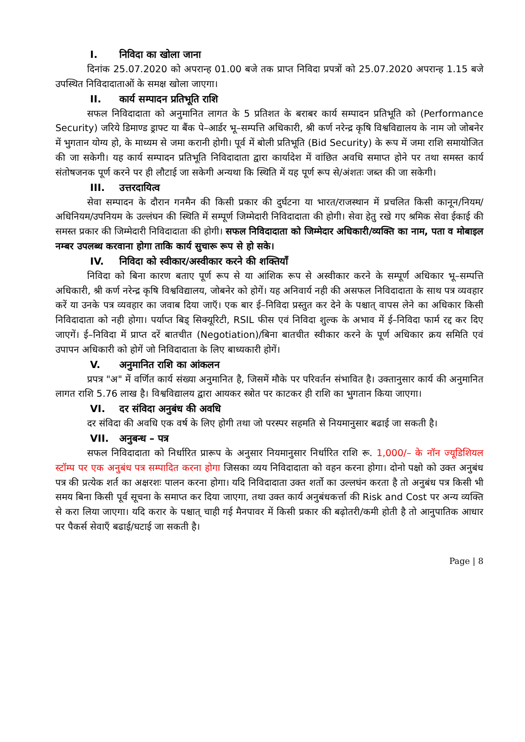I. निविदा का खोला जाना
दिनांक 25.07.2020 को अपरान्ह 01.00 बजे तक प्राप्त निविदा प्रपत्रों को 25.07.2020 अपरान्ह 1.15 बजे उपस्थित निविदादाताओं के समक्ष खोला जाएगा।
II. कार्य सम्पादन प्रतिभूति राशि
सफल निविदादाता को अनुमानित लागत के 5 प्रतिशत के बराबर कार्य सम्पादन प्रतिभूति को (Performance Security) जरिये डिमाण्ड ड्राफ्ट या बैंक पे–आर्डर भू–सम्पत्ति अधिकारी, श्री कर्ण नरेन्द्र कृषि विश्वविद्यालय के नाम जो जोबनेर में भुगतान योग्य हो, के माध्यम से जमा करानी होगी। पूर्व में बोली प्रतिभूति (Bid Security) के रूप में जमा राशि समायोजित की जा सकेगी। यह कार्य सम्पादन प्रतिभूति निविदादाता द्वारा कार्यादेश में वांछित अवधि समाप्त होने पर तथा समस्त कार्य संतोषजनक पूर्ण करने पर ही लौटाई जा सकेगी अन्यथा कि स्थिति में यह पूर्ण रूप से/अंशतः जब्त की जा सकेगी।
III. उत्तरदायित्व
सेवा सम्पादन के दौरान गनमैन की किसी प्रकार की दुर्घटना या भारत/राजस्थान में प्रचलित किसी कानून/नियम/अधिनियम/उपनियम के उल्लंघन की स्थिति में सम्पूर्ण जिम्मेदारी निविदादाता की होगी। सेवा हेतु रखे गए श्रमिक सेवा ईकाई की समस्त प्रकार की जिम्मेदारी निविदादाता की होगी। सफल निविदादाता को जिम्मेदार अधिकारी/व्यक्ति का नाम, पता व मोबाइल नम्बर उपलब्ध करवाना होगा ताकि कार्य सुचारू रूप से हो सके।
IV. निविदा को स्वीकार/अस्वीकार करने की शक्तियाँ
निविदा को बिना कारण बताए पूर्ण रूप से या आंशिक रूप से अस्वीकार करने के सम्पूर्ण अधिकार भू–सम्पत्ति अधिकारी, श्री कर्ण नरेन्द्र कृषि विश्वविद्यालय, जोबनेर को होगें। यह अनिवार्य नही की असफल निविदादाता के साथ पत्र व्यवहार करें या उनके पत्र व्यवहार का जवाब दिया जाऍ। एक बार ई–निविदा प्रस्तुत कर देने के पश्चात् वापस लेने का अधिकार किसी निविदादाता को नही होगा। पर्याप्त बिड् सिक्यूरिटी, RSIL फीस एवं निविदा शुल्क के अभाव में ई–निविदा फार्म रद्द कर दिए जाएगें। ई–निविदा में प्राप्त दरें बातचीत (Negotiation)/बिना बातचीत स्वीकार करने के पूर्ण अधिकार क्रय समिति एवं उपापन अधिकारी को होगें जो निविदादाता के लिए बाध्यकारी होगें।
V. अनुमानित राशि का आंकलन
प्रपत्र "अ" में वर्णित कार्य संख्या अनुमानित है, जिसमें मौके पर परिवर्तन संभावित है। उक्तानुसार कार्य की अनुमानित लागत राशि 5.76 लाख है। विश्वविद्यालय द्वारा आयकर स्त्रोत पर काटकर ही राशि का भुगतान किया जाएगा।
VI. दर संविदा अनुबंध की अवधि
दर संविदा की अवधि एक वर्ष के लिए होगी तथा जो परस्पर सहमति से नियमानुसार बढाई जा सकती है।
VII. अनुबन्ध – पत्र
सफल निविदादाता को निर्धारित प्रारूप के अनुसार नियमानुसार निर्धारित राशि रू. 1,000/– के नॉन ज्यूडिशियल स्टॉम्प पर एक अनुबंध पत्र सम्पादित करना होगा जिसका व्यय निविदादाता को वहन करना होगा। दोनो पक्षो को उक्त अनुबंध पत्र की प्रत्येक शर्त का अक्षरशः पालन करना होगा। यदि निविदादाता उक्त शर्तो का उल्लघंन करता है तो अनुबंध पत्र किसी भी समय बिना किसी पूर्व सूचना के समाप्त कर दिया जाएगा, तथा उक्त कार्य अनुबंधकर्त्ता की Risk and Cost पर अन्य व्यक्ति से करा लिया जाएगा। यदि करार के पश्चात् चाही गई मैनपावर में किसी प्रकार की बढ़ोतरी/कमी होती है तो आनुपातिक आधार पर पैकर्स सेवाएँ बढाई/घटाई जा सकती है।
Page | 8